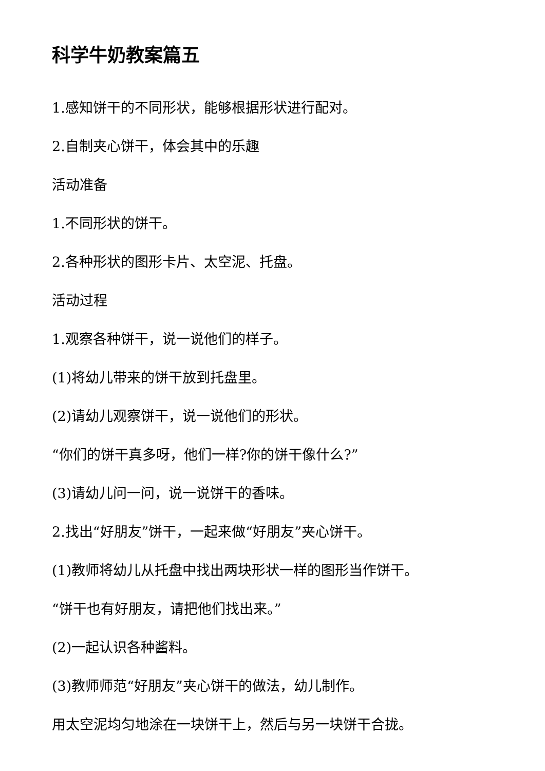科学牛奶教案篇五
1.感知饼干的不同形状，能够根据形状进行配对。
2.自制夹心饼干，体会其中的乐趣
活动准备
1.不同形状的饼干。
2.各种形状的图形卡片、太空泥、托盘。
活动过程
1.观察各种饼干，说一说他们的样子。
(1)将幼儿带来的饼干放到托盘里。
(2)请幼儿观察饼干，说一说他们的形状。
“你们的饼干真多呀，他们一样?你的饼干像什么?”
(3)请幼儿问一问，说一说饼干的香味。
2.找出“好朋友”饼干，一起来做“好朋友”夹心饼干。
(1)教师将幼儿从托盘中找出两块形状一样的图形当作饼干。
“饼干也有好朋友，请把他们找出来。”
(2)一起认识各种酱料。
(3)教师师范“好朋友”夹心饼干的做法，幼儿制作。
用太空泥均匀地涂在一块饼干上，然后与另一块饼干合拢。